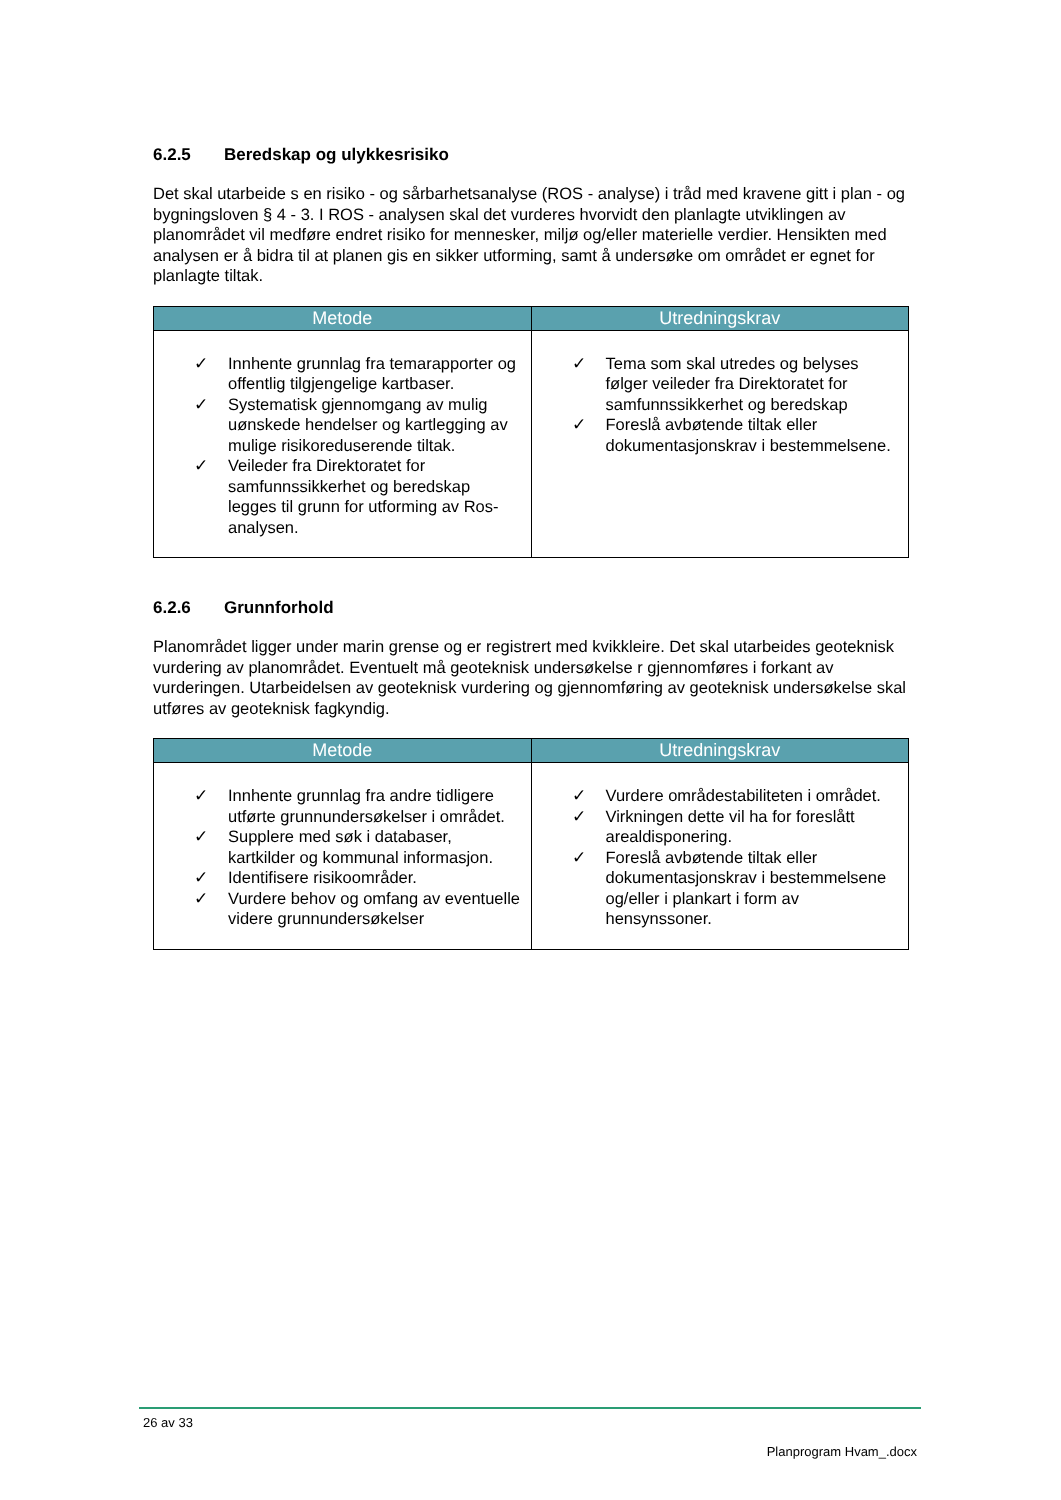6.2.5 Beredskap og ulykkesrisiko
Det skal utarbeide s en risiko - og sårbarhetsanalyse (ROS - analyse) i tråd med kravene gitt i plan - og bygningsloven § 4 - 3. I ROS - analysen skal det vurderes hvorvidt den planlagte utviklingen av planområdet vil medføre endret risiko for mennesker, miljø og/eller materielle verdier. Hensikten med analysen er å bidra til at planen gis en sikker utforming, samt å undersøke om området er egnet for planlagte tiltak.
| Metode | Utredningskrav |
| --- | --- |
| ✓ Innhente grunnlag fra temarapporter og offentlig tilgjengelige kartbaser. ✓ Systematisk gjennomgang av mulig uønskede hendelser og kartlegging av mulige risikoreduserende tiltak. ✓ Veileder fra Direktoratet for samfunnssikkerhet og beredskap legges til grunn for utforming av Ros-analysen. | ✓ Tema som skal utredes og belyses følger veileder fra Direktoratet for samfunnssikkerhet og beredskap ✓ Foreslå avbøtende tiltak eller dokumentasjonskrav i bestemmelsene. |
6.2.6 Grunnforhold
Planområdet ligger under marin grense og er registrert med kvikkleire. Det skal utarbeides geoteknisk vurdering av planområdet. Eventuelt må geoteknisk undersøkelse r gjennomføres i forkant av vurderingen. Utarbeidelsen av geoteknisk vurdering og gjennomføring av geoteknisk undersøkelse skal utføres av geoteknisk fagkyndig.
| Metode | Utredningskrav |
| --- | --- |
| ✓ Innhente grunnlag fra andre tidligere utførte grunnundersøkelser i området. ✓ Supplere med søk i databaser, kartkilder og kommunal informasjon. ✓ Identifisere risikoområder. ✓ Vurdere behov og omfang av eventuelle videre grunnundersøkelser | ✓ Vurdere områdestabiliteten i området. ✓ Virkningen dette vil ha for foreslått arealdisponering. ✓ Foreslå avbøtende tiltak eller dokumentasjonskrav i bestemmelsene og/eller i plankart i form av hensynssoner. |
26 av 33
Planprogram Hvam_.docx